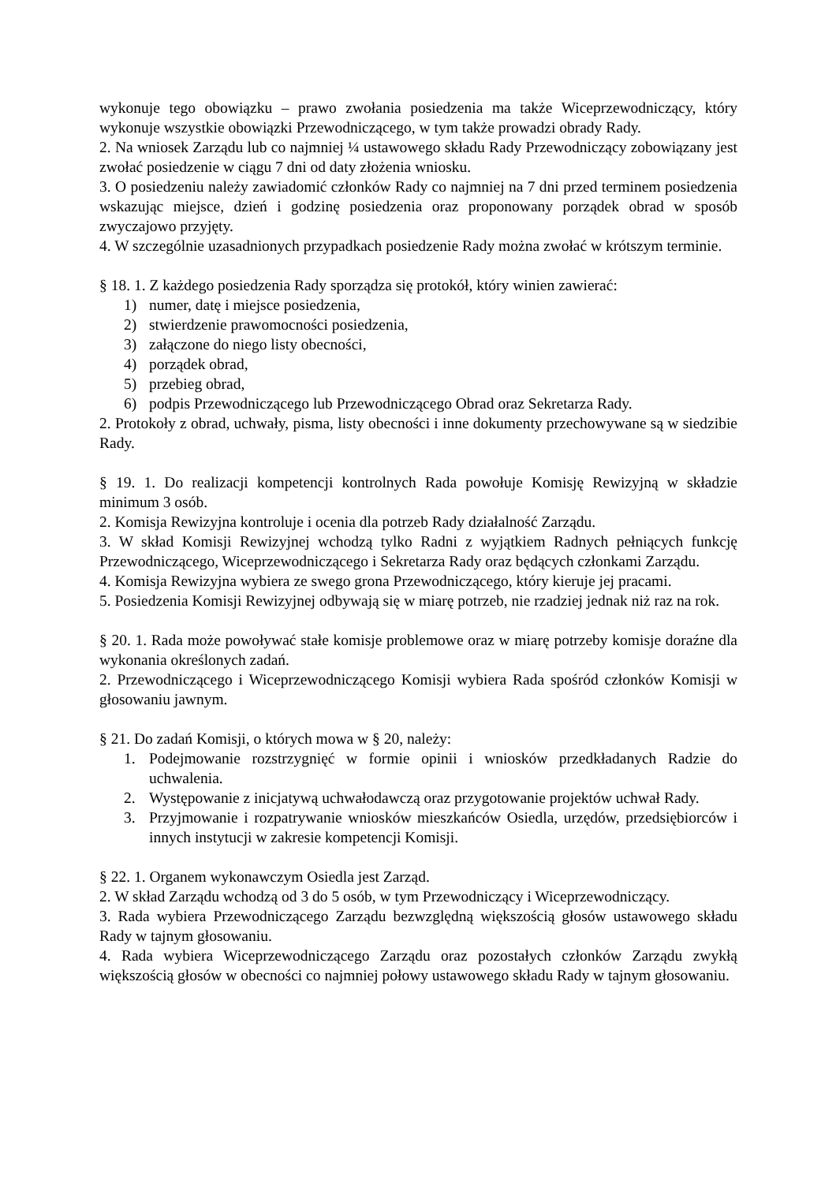wykonuje tego obowiązku – prawo zwołania posiedzenia ma także Wiceprzewodniczący, który wykonuje wszystkie obowiązki Przewodniczącego, w tym także prowadzi obrady Rady.
2. Na wniosek Zarządu lub co najmniej ¼ ustawowego składu Rady Przewodniczący zobowiązany jest zwołać posiedzenie w ciągu 7 dni od daty złożenia wniosku.
3. O posiedzeniu należy zawiadomić członków Rady co najmniej na 7 dni przed terminem posiedzenia wskazując miejsce, dzień i godzinę posiedzenia oraz proponowany porządek obrad w sposób zwyczajowo przyjęty.
4. W szczególnie uzasadnionych przypadkach posiedzenie Rady można zwołać w krótszym terminie.
§ 18. 1. Z każdego posiedzenia Rady sporządza się protokół, który winien zawierać:
1) numer, datę i miejsce posiedzenia,
2) stwierdzenie prawomocności posiedzenia,
3) załączone do niego listy obecności,
4) porządek obrad,
5) przebieg obrad,
6) podpis Przewodniczącego lub Przewodniczącego Obrad oraz Sekretarza Rady.
2. Protokoły z obrad, uchwały, pisma, listy obecności i inne dokumenty przechowywane są w siedzibie Rady.
§ 19. 1. Do realizacji kompetencji kontrolnych Rada powołuje Komisję Rewizyjną w składzie minimum 3 osób.
2. Komisja Rewizyjna kontroluje i ocenia dla potrzeb Rady działalność Zarządu.
3. W skład Komisji Rewizyjnej wchodzą tylko Radni z wyjątkiem Radnych pełniących funkcję Przewodniczącego, Wiceprzewodniczącego i Sekretarza Rady oraz będących członkami Zarządu.
4. Komisja Rewizyjna wybiera ze swego grona Przewodniczącego, który kieruje jej pracami.
5. Posiedzenia Komisji Rewizyjnej odbywają się w miarę potrzeb, nie rzadziej jednak niż raz na rok.
§ 20. 1. Rada może powoływać stałe komisje problemowe oraz w miarę potrzeby komisje doraźne dla wykonania określonych zadań.
2. Przewodniczącego i Wiceprzewodniczącego Komisji wybiera Rada spośród członków Komisji w głosowaniu jawnym.
§ 21. Do zadań Komisji, o których mowa w § 20, należy:
1. Podejmowanie rozstrzygnięć w formie opinii i wniosków przedkładanych Radzie do uchwalenia.
2. Występowanie z inicjatywą uchwałodawczą oraz przygotowanie projektów uchwał Rady.
3. Przyjmowanie i rozpatrywanie wniosków mieszkańców Osiedla, urzędów, przedsiębiorców i innych instytucji w zakresie kompetencji Komisji.
§ 22. 1. Organem wykonawczym Osiedla jest Zarząd.
2. W skład Zarządu wchodzą od 3 do 5 osób, w tym Przewodniczący i Wiceprzewodniczący.
3. Rada wybiera Przewodniczącego Zarządu bezwzględną większością głosów ustawowego składu Rady w tajnym głosowaniu.
4. Rada wybiera Wiceprzewodniczącego Zarządu oraz pozostałych członków Zarządu zwykłą większością głosów w obecności co najmniej połowy ustawowego składu Rady w tajnym głosowaniu.